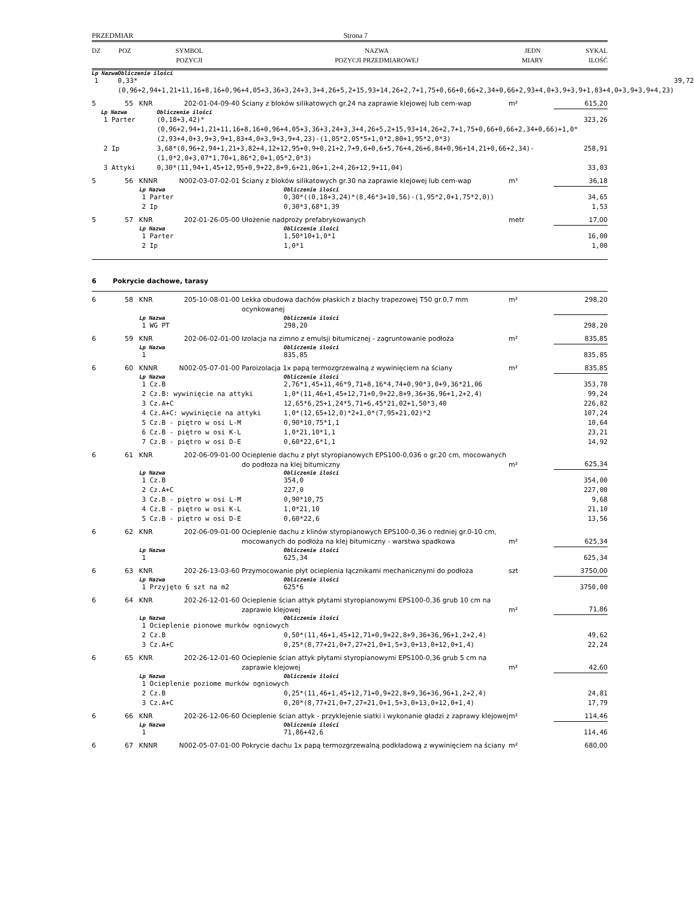PRZEDMIAR Strona 7
| DZ | POZ | SYMBOL POZYCJI | NAZWA POZYCJI PRZEDMIAROWEJ | JEDN MIARY | SYKAL ILOŚĆ |
| --- | --- | --- | --- | --- | --- |
| Lp | Nazwa | Obliczenie ilości | |
| 1 | | 0,33*(0,96+2,94+1,21+11,16+8,16+0,96+4,05+3,36+3,24+3,3+4,26+5,2+15,93+14,26+2,7+1,75+0,66+0,66+2,34+0,66+2,93+4,0+3,9+3,9+1,83+4,0+3,9+3,9+4,23) | 39,72 |
| 5 | 55 | KNR | 202-01-04-09-40 | Ściany z bloków silikatowych gr.24 na zaprawie klejowej lub cem-wap | m² | 615,20 |
| Lp | Nazwa | Obliczenie ilości | |
| 1 | Parter | (0,18+3,42)*(0,96+2,94+1,21+11,16+8,16+0,96+4,05+3,36+3,24+3,3+4,26+5,2+15,93+14,26+2,7+1,75+0,66+0,66+2,34+0,66)+1,0*(2,93+4,0+3,9+3,9+1,83+4,0+3,9+3,9+4,23)-(1,05*2,05*5+1,0*2,80+1,95*2,0*3) | 323,26 |
| 2 | Ip | 3,68*(0,96+2,94+1,21+3,82+4,12+12,95+0,9+0,21+2,7+9,6+0,6+5,76+4,26+6,84+0,96+14,21+0,66+2,34)-(1,0*2,0+3,07*1,70+1,86*2,0+1,05*2,0*3) | 258,91 |
| 3 | Attyki | 0,30*(11,94+1,45+12,95+0,9+22,8+9,6+21,06+1,2+4,26+12,9+11,04) | 33,03 |
| 5 | 56 | KNNR | N002-03-07-02-01 | Ściany z bloków silikatowych gr.30 na zaprawie klejowej lub cem-wap | m³ | 36,18 |
| Lp | Nazwa | Obliczenie ilości | |
| 1 | Parter | 0,30*((0,18+3,24)*(8,46*3+10,56)-(1,95*2,0+1,75*2,0)) | 34,65 |
| 2 | Ip | 0,30*3,68*1,39 | 1,53 |
| 5 | 57 | KNR | 202-01-26-05-00 | Ułożenie nadproży prefabrykowanych | metr | 17,00 |
| Lp | Nazwa | Obliczenie ilości | |
| 1 | Parter | 1,50*10+1,0*1 | 16,00 |
| 2 | Ip | 1,0*1 | 1,00 |
| 6 | Pokrycie dachowe, tarasy |
| 6 | 58 | KNR | 205-10-08-01-00 | Lekka obudowa dachów płaskich z blachy trapezowej T50 gr.0,7 mm ocynkowanej | m² | 298,20 |
| Lp | Nazwa | Obliczenie ilości | |
| 1 | WG PT | 298,20 | 298,20 |
| 6 | 59 | KNR | 202-06-02-01-00 | Izolacja na zimno z emulsji bitumicznej - zagruntowanie podłoża | m² | 835,85 |
| Lp | Nazwa | Obliczenie ilości | |
| 1 | | 835,85 | 835,85 |
| 6 | 60 | KNNR | N002-05-07-01-00 | Paroizolacja 1x papą termozgrzewalną z wywinięciem na ściany | m² | 835,85 |
| Lp | Nazwa | Obliczenie ilości | |
| 1 | Cz.B | 2,76*1,45+11,46*9,71+8,16*4,74+0,90*3,0+9,36*21,06 | 353,78 |
| 2 | Cz.B: wywinięcie na attyki | 1,0*(11,46+1,45+12,71+0,9+22,8+9,36+36,96+1,2+2,4) | 99,24 |
| 3 | Cz.A+C | 12,65*6,25+1,24*5,71+6,45*21,02+1,50*3,40 | 226,82 |
| 4 | Cz.A+C: wywinięcie na attyki | 1,0*(12,65+12,0)*2+1,0*(7,95+21,02)*2 | 107,24 |
| 5 | Cz.B - piętro w osi L-M | 0,90*10,75*1,1 | 10,64 |
| 6 | Cz.B - piętro w osi K-L | 1,0*21,10*1,1 | 23,21 |
| 7 | Cz.B - piętro w osi D-E | 0,60*22,6*1,1 | 14,92 |
| 6 | 61 | KNR | 202-06-09-01-00 | Ocieplenie dachu z płyt styropianowych EPS100-0,036 o gr.20 cm, mocowanych do podłoża na klej bitumiczny | m² | 625,34 |
| Lp | Nazwa | Obliczenie ilości | |
| 1 | Cz.B | 354,0 | 354,00 |
| 2 | Cz.A+C | 227,0 | 227,00 |
| 3 | Cz.B - piętro w osi L-M | 0,90*10,75 | 9,68 |
| 4 | Cz.B - piętro w osi K-L | 1,0*21,10 | 21,10 |
| 5 | Cz.B - piętro w osi D-E | 0,60*22,6 | 13,56 |
| 6 | 62 | KNR | 202-06-09-01-00 | Ocieplenie dachu z klinów styropianowych EPS100-0,36 o redniej gr.0-10 cm, mocowanych do podłoża na klej bitumiczny - warstwa spadkowa | m² | 625,34 |
| Lp | Nazwa | Obliczenie ilości | |
| 1 | | 625,34 | 625,34 |
| 6 | 63 | KNR | 202-26-13-03-60 | Przymocowanie płyt ocieplenia łącznikami mechanicznymi do podłoża | szt | 3750,00 |
| Lp | Nazwa | Obliczenie ilości | |
| 1 | Przyjęto 6 szt na m2 | 625*6 | 3750,00 |
| 6 | 64 | KNR | 202-26-12-01-60 | Ocieplenie ścian attyk płytami styropianowymi EPS100-0,36 grub 10 cm na zaprawie klejowej | m² | 71,86 |
| Lp | Nazwa | Obliczenie ilości | |
| 1 | Ocieplenie pionowe murków ogniowych | | |
| 2 | Cz.B | 0,50*(11,46+1,45+12,71+0,9+22,8+9,36+36,96+1,2+2,4) | 49,62 |
| 3 | Cz.A+C | 0,25*(8,77+21,0+7,27+21,0+1,5+3,0+13,0+12,0+1,4) | 22,24 |
| 6 | 65 | KNR | 202-26-12-01-60 | Ocieplenie ścian attyk płytami styropianowymi EPS100-0,36 grub 5 cm na zaprawie klejowej | m² | 42,60 |
| Lp | Nazwa | Obliczenie ilości | |
| 1 | Ocieplenie poziome murków ogniowych | | |
| 2 | Cz.B | 0,25*(11,46+1,45+12,71+0,9+22,8+9,36+36,96+1,2+2,4) | 24,81 |
| 3 | Cz.A+C | 0,20*(8,77+21,0+7,27+21,0+1,5+3,0+13,0+12,0+1,4) | 17,79 |
| 6 | 66 | KNR | 202-26-12-06-60 | Ocieplenie ścian attyk - przyklejenie siatki i wykonanie gładzi z zaprawy klejowej | m² | 114,46 |
| Lp | Nazwa | Obliczenie ilości | |
| 1 | | 71,86+42,6 | 114,46 |
| 6 | 67 | KNNR | N002-05-07-01-00 | Pokrycie dachu 1x papą termozgrzewalną podkładową z wywinięciem na ściany | m² | 680,00 |